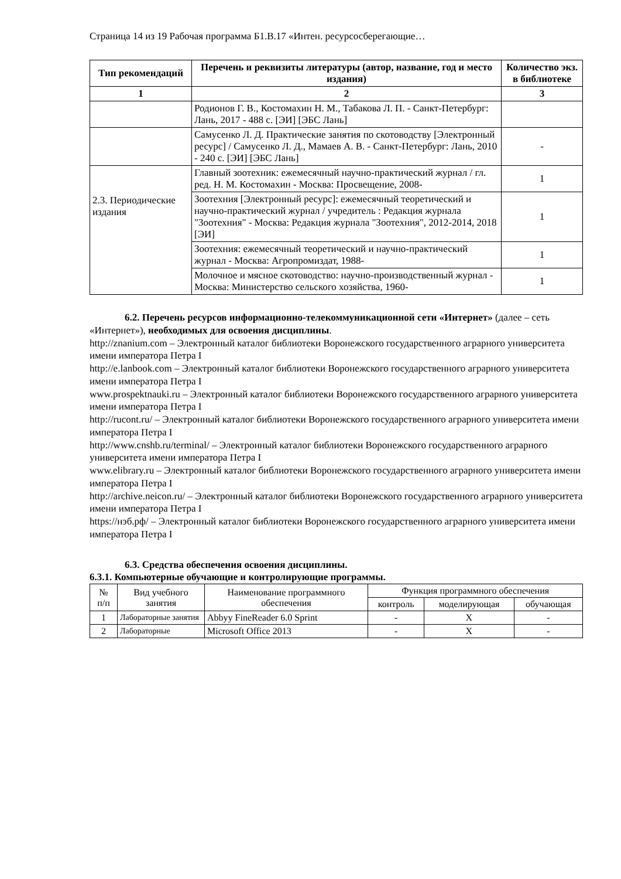Страница 14 из 19 Рабочая программа Б1.В.17 «Интен. ресурсосберегающие…
| Тип рекомендаций | Перечень и реквизиты литературы (автор, название, год и место издания) | Количество экз. в библиотеке |
| --- | --- | --- |
| 1 | 2 | 3 |
| | Родионов Г. В., Костомахин Н. М., Табакова Л. П. - Санкт-Петербург: Лань, 2017 - 488 с. [ЭИ] [ЭБС Лань] | |
| | Самусенко Л. Д. Практические занятия по скотоводству [Электронный ресурс] / Самусенко Л. Д., Мамаев А. В. - Санкт-Петербург: Лань, 2010 - 240 с. [ЭИ] [ЭБС Лань] | - |
| 2.3. Периодические издания | Главный зоотехник: ежемесячный научно-практический журнал / гл. ред. Н. М. Костомахин - Москва: Просвещение, 2008- | 1 |
| | Зоотехния [Электронный ресурс]: ежемесячный теоретический и научно-практический журнал / учредитель : Редакция журнала "Зоотехния" - Москва: Редакция журнала "Зоотехния", 2012-2014, 2018 [ЭИ] | 1 |
| | Зоотехния: ежемесячный теоретический и научно-практический журнал - Москва: Агропромиздат, 1988- | 1 |
| | Молочное и мясное скотоводство: научно-производственный журнал - Москва: Министерство сельского хозяйства, 1960- | 1 |
6.2. Перечень ресурсов информационно-телекоммуникационной сети «Интернет» (далее – сеть «Интернет»), необходимых для освоения дисциплины.
http://znanium.com – Электронный каталог библиотеки Воронежского государственного аграрного университета имени императора Петра I
http://e.lanbook.com – Электронный каталог библиотеки Воронежского государственного аграрного университета имени императора Петра I
www.prospektnauki.ru – Электронный каталог библиотеки Воронежского государственного аграрного университета имени императора Петра I
http://rucont.ru/ – Электронный каталог библиотеки Воронежского государственного аграрного университета имени императора Петра I
http://www.cnshb.ru/terminal/ – Электронный каталог библиотеки Воронежского государственного аграрного университета имени императора Петра I
www.elibrary.ru – Электронный каталог библиотеки Воронежского государственного аграрного университета имени императора Петра I
http://archive.neicon.ru/ – Электронный каталог библиотеки Воронежского государственного аграрного университета имени императора Петра I
https://нэб.рф/ – Электронный каталог библиотеки Воронежского государственного аграрного университета имени императора Петра I
6.3. Средства обеспечения освоения дисциплины.
6.3.1. Компьютерные обучающие и контролирующие программы.
| № п/п | Вид учебного занятия | Наименование программного обеспечения | Функция программного обеспечения | | |
| | | | контроль | моделирующая | обучающая |
| 1 | Лабораторные занятия | Abbyy FineReader 6.0 Sprint | - | X | - |
| 2 | Лабораторные | Microsoft Office 2013 | - | X | - |